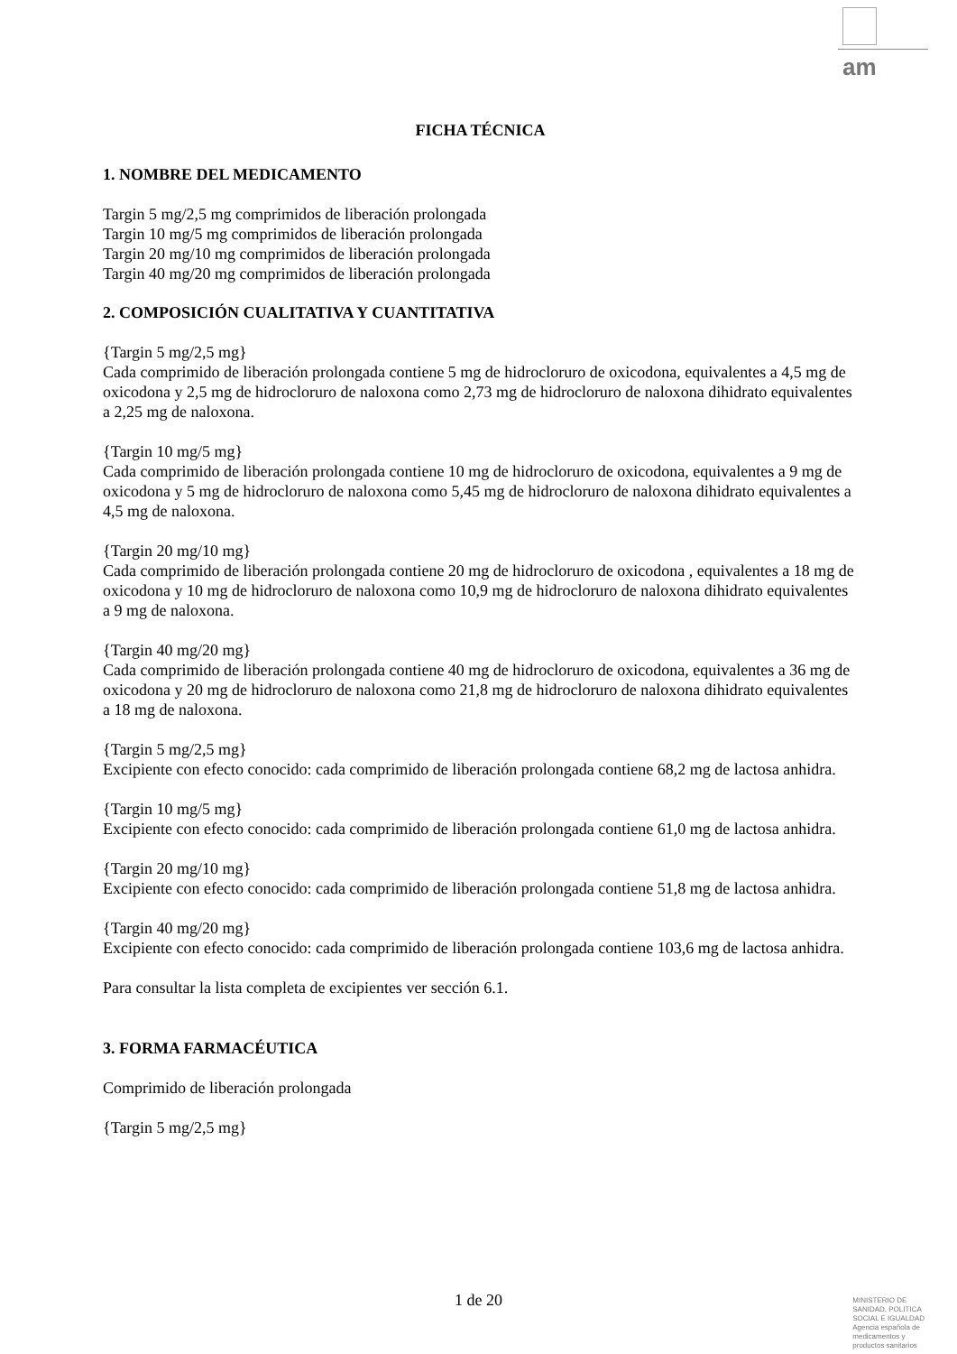am
FICHA TÉCNICA
1. NOMBRE DEL MEDICAMENTO
Targin 5 mg/2,5 mg comprimidos de liberación prolongada
Targin 10 mg/5 mg comprimidos de liberación prolongada
Targin 20 mg/10 mg comprimidos de liberación prolongada
Targin 40 mg/20 mg comprimidos de liberación prolongada
2. COMPOSICIÓN CUALITATIVA Y CUANTITATIVA
{Targin 5 mg/2,5 mg}
Cada comprimido de liberación prolongada contiene 5 mg de hidrocloruro de oxicodona, equivalentes a 4,5 mg de oxicodona y 2,5 mg de hidrocloruro de naloxona como 2,73 mg de hidrocloruro de naloxona dihidrato equivalentes a 2,25 mg de naloxona.
{Targin 10 mg/5 mg}
Cada comprimido de liberación prolongada contiene 10 mg de hidrocloruro de oxicodona, equivalentes a 9 mg de oxicodona y 5 mg de hidrocloruro de naloxona como 5,45 mg de hidrocloruro de naloxona dihidrato equivalentes a 4,5 mg de naloxona.
{Targin 20 mg/10 mg}
Cada comprimido de liberación prolongada contiene 20 mg de hidrocloruro de oxicodona , equivalentes a 18 mg de oxicodona y 10 mg de hidrocloruro de naloxona como 10,9 mg de hidrocloruro de naloxona dihidrato equivalentes a 9 mg de naloxona.
{Targin 40 mg/20 mg}
Cada comprimido de liberación prolongada contiene 40 mg de hidrocloruro de oxicodona, equivalentes a 36 mg de oxicodona y 20 mg de hidrocloruro de naloxona como 21,8 mg de hidrocloruro de naloxona dihidrato equivalentes a 18 mg de naloxona.
{Targin 5 mg/2,5 mg}
Excipiente con efecto conocido: cada comprimido de liberación prolongada contiene 68,2 mg de lactosa anhidra.
{Targin 10 mg/5 mg}
Excipiente con efecto conocido: cada comprimido de liberación prolongada contiene 61,0 mg de lactosa anhidra.
{Targin 20 mg/10 mg}
Excipiente con efecto conocido: cada comprimido de liberación prolongada contiene 51,8 mg de lactosa anhidra.
{Targin 40 mg/20 mg}
Excipiente con efecto conocido: cada comprimido de liberación prolongada contiene 103,6 mg de lactosa anhidra.
Para consultar la lista completa de excipientes ver sección 6.1.
3. FORMA FARMACÉUTICA
Comprimido de liberación prolongada
{Targin 5 mg/2,5 mg}
1 de 20
MINISTERIO DE
SANIDAD, POLITICA
SOCIAL E IGUALDAD
Agencia española de
medicamentos y
productos sanitarios